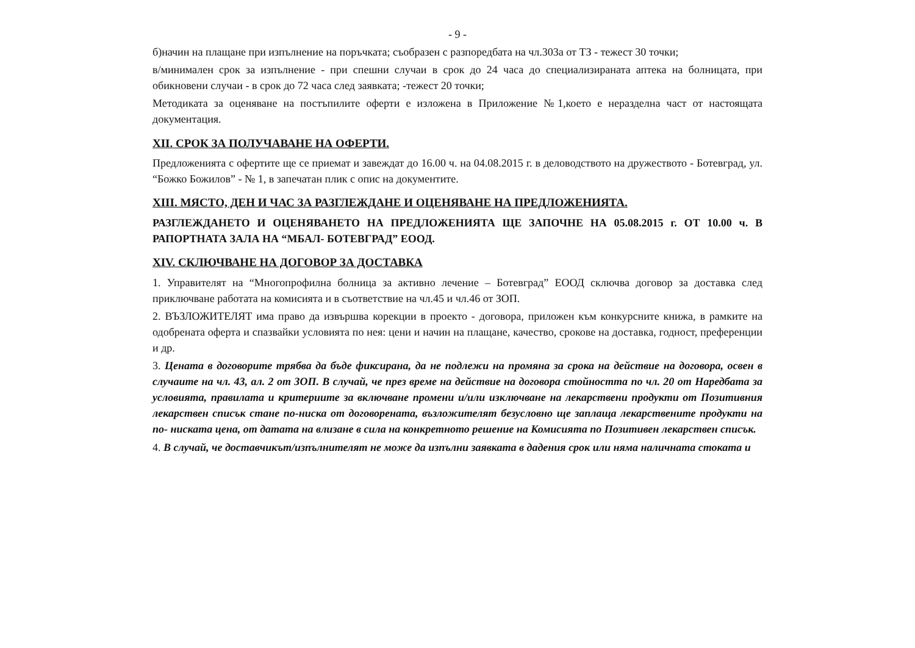- 9 -
б)начин на плащане при изпълнение на поръчката; съобразен с разпоредбата на чл.303а от ТЗ - тежест 30 точки;
в/минимален срок за изпълнение - при спешни случаи в срок до 24 часа до специализираната аптека на болницата, при обикновени случаи - в срок до 72 часа след заявката; -тежест 20 точки;
Методиката за оценяване на постъпилите оферти е изложена в Приложение №1,което е неразделна част от настоящата документация.
XII. СРОК ЗА ПОЛУЧАВАНЕ НА ОФЕРТИ.
Предложенията с офертите ще се приемат и завеждат до 16.00 ч. на 04.08.2015 г. в деловодството на дружеството - Ботевград, ул. “Божко Божилов” - № 1, в запечатан плик с опис на документите.
XIII. МЯСТО, ДЕН И ЧАС ЗА РАЗГЛЕЖДАНЕ И ОЦЕНЯВАНЕ НА ПРЕДЛОЖЕНИЯТА.
РАЗГЛЕЖДАНЕТО И ОЦЕНЯВАНЕТО НА ПРЕДЛОЖЕНИЯТА ЩЕ ЗАПОЧНЕ НА 05.08.2015 г. ОТ 10.00 ч. В РАПОРТНАТА ЗАЛА НА “МБАЛ- БОТЕВГРАД” ЕООД.
XIV. СКЛЮЧВАНЕ НА ДОГОВОР ЗА ДОСТАВКА
1. Управителят на “Многопрофилна болница за активно лечение – Ботевград” ЕООД сключва договор за доставка след приключване работата на комисията и в съответствие на чл.45 и чл.46 от ЗОП.
2. ВЪЗЛОЖИТЕЛЯТ има право да извършва корекции в проекто - договора, приложен към конкурсните книжа, в рамките на одобрената оферта и спазвайки условията по нея: цени и начин на плащане, качество, срокове на доставка, годност, преференции и др.
3. Цената в договорите трябва да бъде фиксирана, да не подлежи на промяна за срока на действие на договора, освен в случаите на чл. 43, ал. 2 от ЗОП. В случай, че през време на действие на договора стойността по чл. 20 от Наредбата за условията, правилата и критериите за включване промени и/или изключване на лекарствени продукти от Позитивния лекарствен списък стане по-ниска от договорената, възложителят безусловно ще заплаща лекарствените продукти на по- ниската цена, от датата на влизане в сила на конкретното решение на Комисията по Позитивен лекарствен списък.
4. В случай, че доставчикът/изпълнителят не може да изпълни заявката в дадения срок или няма наличната стоката и